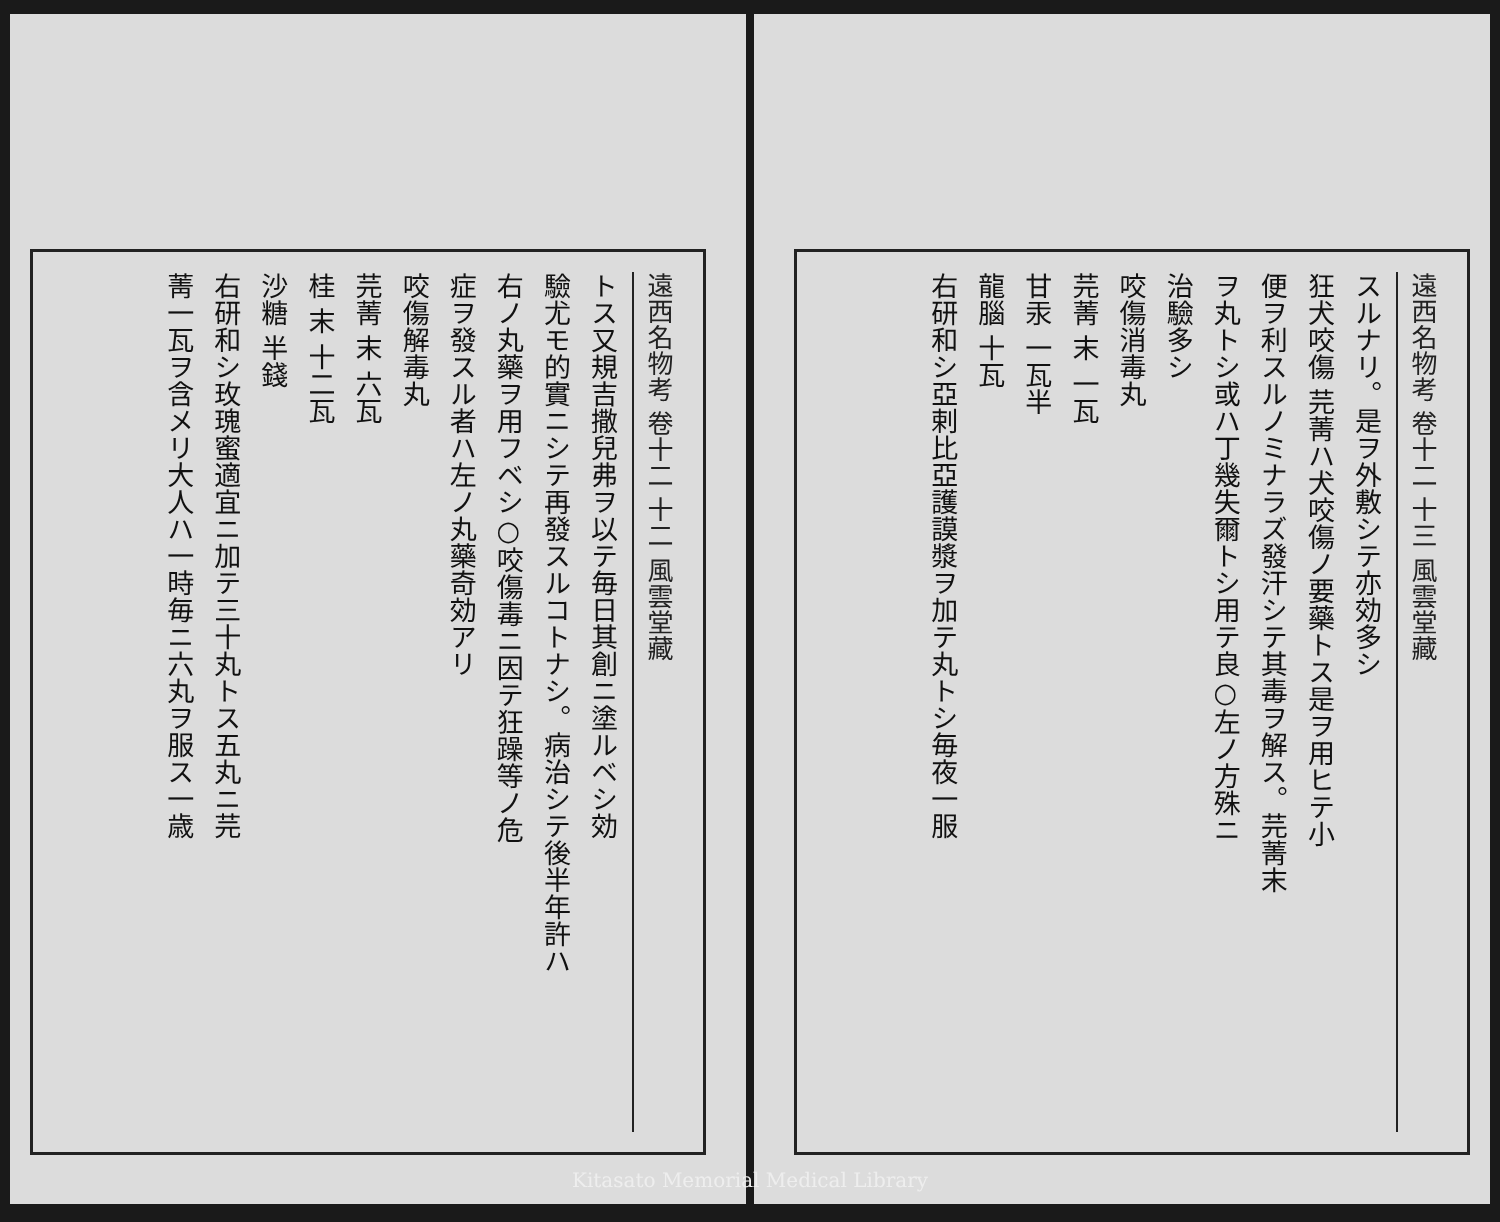遠西名物考 卷十二 十二 風雲堂藏
トス又規吉撒兒弗ヲ以テ毎日其創ニ塗ルベシ効
驗尤モ的實ニシテ再發スルコトナシ。病治シテ後半年許ハ
右ノ丸藥ヲ用フベシ○咬傷毒ニ因テ狂躁等ノ危
症ヲ發スル者ハ左ノ丸藥奇効アリ
咬傷解毒丸
芫菁 末 六瓦
桂 末 十二瓦
沙糖 半錢
右研和シ玫瑰蜜適宜ニ加テ三十丸トス五丸ニ芫
菁一瓦ヲ含メリ大人ハ一時毎ニ六丸ヲ服ス一歳
遠西名物考 卷十二 十三 風雲堂藏
スルナリ。是ヲ外敷シテ亦効多シ
狂犬咬傷 芫菁ハ犬咬傷ノ要藥トス是ヲ用ヒテ小
便ヲ利スルノミナラズ發汗シテ其毒ヲ解ス。芫菁末
ヲ丸トシ或ハ丁幾失爾トシ用テ良○左ノ方殊ニ
治驗多シ
咬傷消毒丸
芫菁 末 一瓦
甘汞 一瓦半
龍腦 十瓦
右研和シ亞剌比亞護謨漿ヲ加テ丸トシ毎夜一服
Kitasato Memorial Medical Library